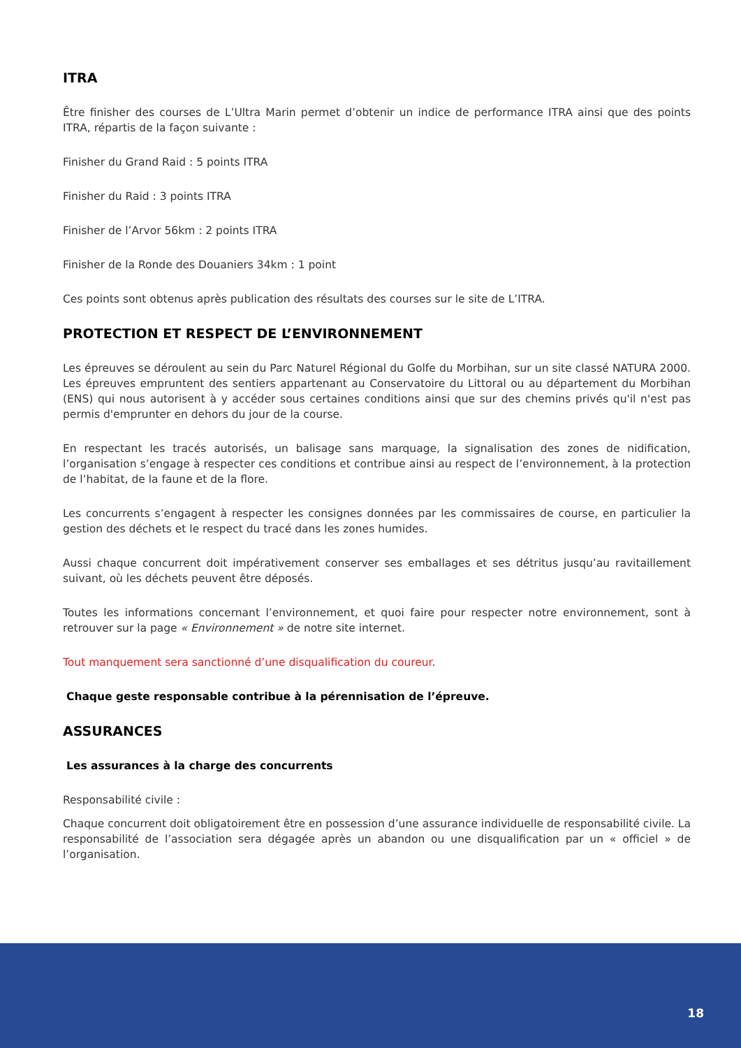ITRA
Être finisher des courses de L’Ultra Marin permet d’obtenir un indice de performance ITRA ainsi que des points ITRA, répartis de la façon suivante :
Finisher du Grand Raid : 5 points ITRA
Finisher du Raid : 3 points ITRA
Finisher de l’Arvor 56km : 2 points ITRA
Finisher de la Ronde des Douaniers 34km : 1 point
Ces points sont obtenus après publication des résultats des courses sur le site de L’ITRA.
PROTECTION ET RESPECT DE L’ENVIRONNEMENT
Les épreuves se déroulent au sein du Parc Naturel Régional du Golfe du Morbihan, sur un site classé NATURA 2000. Les épreuves empruntent des sentiers appartenant au Conservatoire du Littoral ou au département du Morbihan (ENS) qui nous autorisent à y accéder sous certaines conditions ainsi que sur des chemins privés qu'il n'est pas permis d'emprunter en dehors du jour de la course.
En respectant les tracés autorisés, un balisage sans marquage, la signalisation des zones de nidification, l’organisation s’engage à respecter ces conditions et contribue ainsi au respect de l’environnement, à la protection de l’habitat, de la faune et de la flore.
Les concurrents s’engagent à respecter les consignes données par les commissaires de course, en particulier la gestion des déchets et le respect du tracé dans les zones humides.
Aussi chaque concurrent doit impérativement conserver ses emballages et ses détritus jusqu’au ravitaillement suivant, où les déchets peuvent être déposés.
Toutes les informations concernant l’environnement, et quoi faire pour respecter notre environnement, sont à retrouver sur la page « Environnement » de notre site internet.
Tout manquement sera sanctionné d’une disqualification du coureur.
Chaque geste responsable contribue à la pérennisation de l’épreuve.
ASSURANCES
Les assurances à la charge des concurrents
Responsabilité civile :
Chaque concurrent doit obligatoirement être en possession d’une assurance individuelle de responsabilité civile. La responsabilité de l’association sera dégagée après un abandon ou une disqualification par un « officiel » de l’organisation.
18